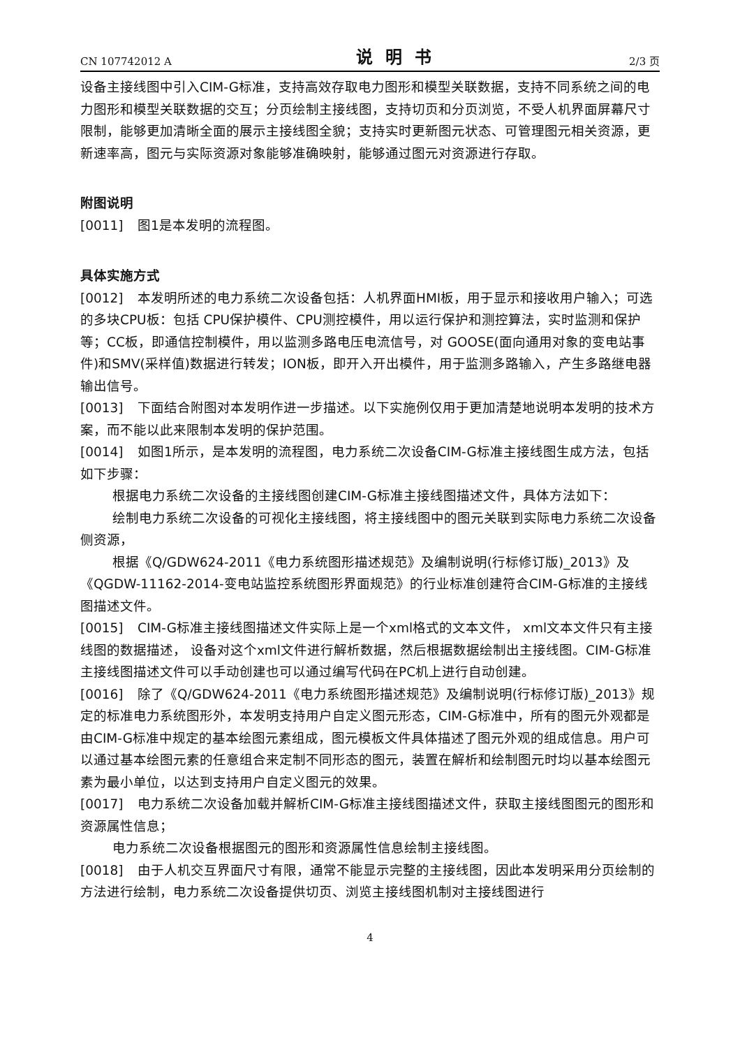CN 107742012 A 说明书 2/3 页
设备主接线图中引入CIM-G标准，支持高效存取电力图形和模型关联数据，支持不同系统之间的电力图形和模型关联数据的交互；分页绘制主接线图，支持切页和分页浏览，不受人机界面屏幕尺寸限制，能够更加清晰全面的展示主接线图全貌；支持实时更新图元状态、可管理图元相关资源，更新速率高，图元与实际资源对象能够准确映射，能够通过图元对资源进行存取。
附图说明
[0011] 图1是本发明的流程图。
具体实施方式
[0012] 本发明所述的电力系统二次设备包括：人机界面HMI板，用于显示和接收用户输入；可选的多块CPU板：包括 CPU保护模件、CPU测控模件，用以运行保护和测控算法，实时监测和保护等；CC板，即通信控制模件，用以监测多路电压电流信号，对 GOOSE(面向通用对象的变电站事件)和SMV(采样值)数据进行转发；ION板，即开入开出模件，用于监测多路输入，产生多路继电器输出信号。
[0013] 下面结合附图对本发明作进一步描述。以下实施例仅用于更加清楚地说明本发明的技术方案，而不能以此来限制本发明的保护范围。
[0014] 如图1所示，是本发明的流程图，电力系统二次设备CIM-G标准主接线图生成方法，包括如下步骤：
根据电力系统二次设备的主接线图创建CIM-G标准主接线图描述文件，具体方法如下：
绘制电力系统二次设备的可视化主接线图，将主接线图中的图元关联到实际电力系统二次设备侧资源，
根据《Q/GDW624-2011《电力系统图形描述规范》及编制说明(行标修订版)_2013》及《QGDW-11162-2014-变电站监控系统图形界面规范》的行业标准创建符合CIM-G标准的主接线图描述文件。
[0015] CIM-G标准主接线图描述文件实际上是一个xml格式的文本文件， xml文本文件只有主接线图的数据描述， 设备对这个xml文件进行解析数据，然后根据数据绘制出主接线图。CIM-G标准主接线图描述文件可以手动创建也可以通过编写代码在PC机上进行自动创建。
[0016] 除了《Q/GDW624-2011《电力系统图形描述规范》及编制说明(行标修订版)_2013》规定的标准电力系统图形外，本发明支持用户自定义图元形态，CIM-G标准中，所有的图元外观都是由CIM-G标准中规定的基本绘图元素组成，图元模板文件具体描述了图元外观的组成信息。用户可以通过基本绘图元素的任意组合来定制不同形态的图元，装置在解析和绘制图元时均以基本绘图元素为最小单位，以达到支持用户自定义图元的效果。
[0017] 电力系统二次设备加载并解析CIM-G标准主接线图描述文件，获取主接线图图元的图形和资源属性信息；
电力系统二次设备根据图元的图形和资源属性信息绘制主接线图。
[0018] 由于人机交互界面尺寸有限，通常不能显示完整的主接线图，因此本发明采用分页绘制的方法进行绘制，电力系统二次设备提供切页、浏览主接线图机制对主接线图进行
4